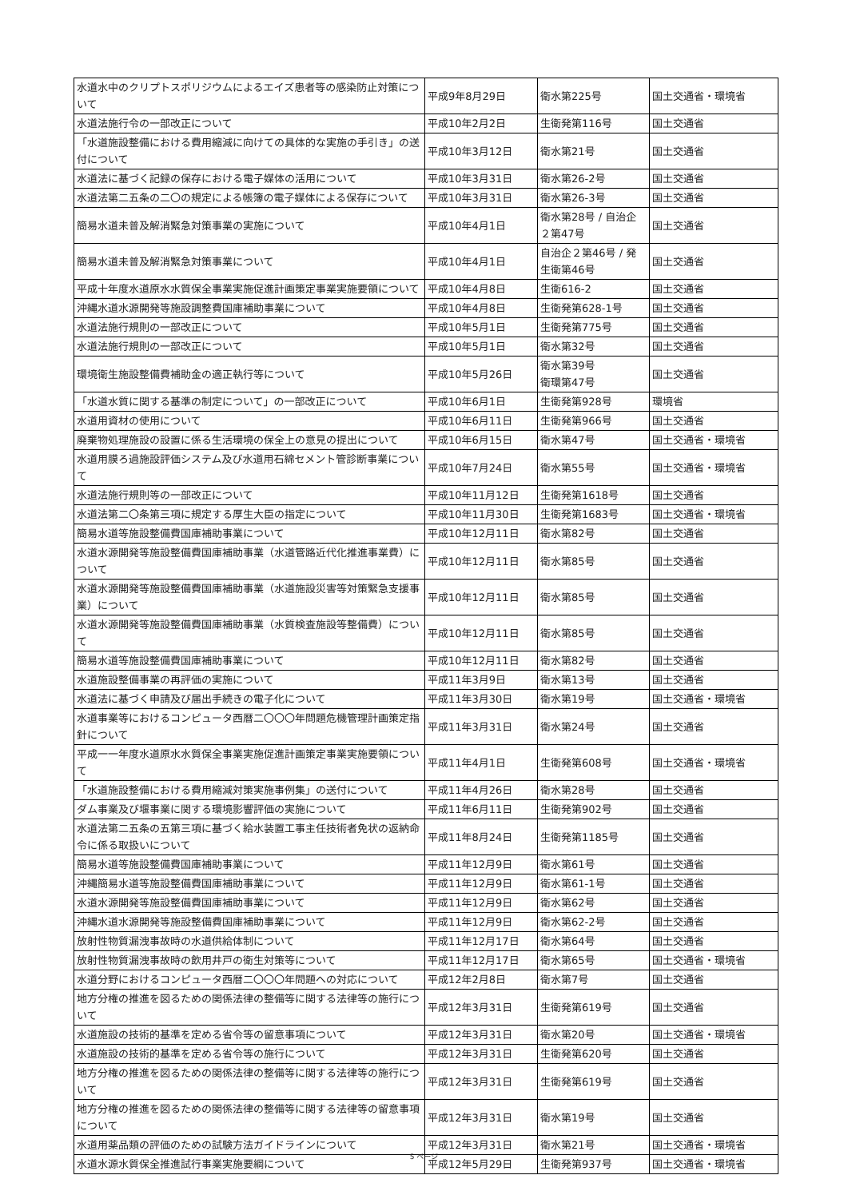| 水道水中のクリプトスポリジウムによるエイズ患者等の感染防止対策について | 平成9年8月29日 | 衛水第225号 | 国土交通省・環境省 |
| 水道法施行令の一部改正について | 平成10年2月2日 | 生衛発第116号 | 国土交通省 |
| 「水道施設整備における費用縮減に向けての具体的な実施の手引き」の送付について | 平成10年3月12日 | 衛水第21号 | 国土交通省 |
| 水道法に基づく記録の保存における電子媒体の活用について | 平成10年3月31日 | 衛水第26-2号 | 国土交通省 |
| 水道法第二五条の二〇の規定による帳簿の電子媒体による保存について | 平成10年3月31日 | 衛水第26-3号 | 国土交通省 |
| 簡易水道未普及解消緊急対策事業の実施について | 平成10年4月1日 | 衛水第28号 / 自治企２第47号 | 国土交通省 |
| 簡易水道未普及解消緊急対策事業について | 平成10年4月1日 | 自治企２第46号 / 発生衛第46号 | 国土交通省 |
| 平成十年度水道原水水質保全事業実施促進計画策定事業実施要領について | 平成10年4月8日 | 生衛616-2 | 国土交通省 |
| 沖縄水道水源開発等施設調整費国庫補助事業について | 平成10年4月8日 | 生衛発第628-1号 | 国土交通省 |
| 水道法施行規則の一部改正について | 平成10年5月1日 | 生衛発第775号 | 国土交通省 |
| 水道法施行規則の一部改正について | 平成10年5月1日 | 衛水第32号 | 国土交通省 |
| 環境衛生施設整備費補助金の適正執行等について | 平成10年5月26日 | 衛水第39号 衛環第47号 | 国土交通省 |
| 「水道水質に関する基準の制定について」の一部改正について | 平成10年6月1日 | 生衛発第928号 | 環境省 |
| 水道用資材の使用について | 平成10年6月11日 | 生衛発第966号 | 国土交通省 |
| 廃棄物処理施設の設置に係る生活環境の保全上の意見の提出について | 平成10年6月15日 | 衛水第47号 | 国土交通省・環境省 |
| 水道用膜ろ過施設評価システム及び水道用石綿セメント管診断事業について | 平成10年7月24日 | 衛水第55号 | 国土交通省・環境省 |
| 水道法施行規則等の一部改正について | 平成10年11月12日 | 生衛発第1618号 | 国土交通省 |
| 水道法第二〇条第三項に規定する厚生大臣の指定について | 平成10年11月30日 | 生衛発第1683号 | 国土交通省・環境省 |
| 簡易水道等施設整備費国庫補助事業について | 平成10年12月11日 | 衛水第82号 | 国土交通省 |
| 水道水源開発等施設整備費国庫補助事業（水道管路近代化推進事業費）について | 平成10年12月11日 | 衛水第85号 | 国土交通省 |
| 水道水源開発等施設整備費国庫補助事業（水道施設災害等対策緊急支援事業）について | 平成10年12月11日 | 衛水第85号 | 国土交通省 |
| 水道水源開発等施設整備費国庫補助事業（水質検査施設等整備費）について | 平成10年12月11日 | 衛水第85号 | 国土交通省 |
| 簡易水道等施設整備費国庫補助事業について | 平成10年12月11日 | 衛水第82号 | 国土交通省 |
| 水道施設整備事業の再評価の実施について | 平成11年3月9日 | 衛水第13号 | 国土交通省 |
| 水道法に基づく申請及び届出手続きの電子化について | 平成11年3月30日 | 衛水第19号 | 国土交通省・環境省 |
| 水道事業等におけるコンピュータ西暦二〇〇〇年問題危機管理計画策定指針について | 平成11年3月31日 | 衛水第24号 | 国土交通省 |
| 平成一一年度水道原水水質保全事業実施促進計画策定事業実施要領について | 平成11年4月1日 | 生衛発第608号 | 国土交通省・環境省 |
| 「水道施設整備における費用縮減対策実施事例集」の送付について | 平成11年4月26日 | 衛水第28号 | 国土交通省 |
| ダム事業及び堰事業に関する環境影響評価の実施について | 平成11年6月11日 | 生衛発第902号 | 国土交通省 |
| 水道法第二五条の五第三項に基づく給水装置工事主任技術者免状の返納命令に係る取扱いについて | 平成11年8月24日 | 生衛発第1185号 | 国土交通省 |
| 簡易水道等施設整備費国庫補助事業について | 平成11年12月9日 | 衛水第61号 | 国土交通省 |
| 沖縄簡易水道等施設整備費国庫補助事業について | 平成11年12月9日 | 衛水第61-1号 | 国土交通省 |
| 水道水源開発等施設整備費国庫補助事業について | 平成11年12月9日 | 衛水第62号 | 国土交通省 |
| 沖縄水道水源開発等施設整備費国庫補助事業について | 平成11年12月9日 | 衛水第62-2号 | 国土交通省 |
| 放射性物質漏洩事故時の水道供給体制について | 平成11年12月17日 | 衛水第64号 | 国土交通省 |
| 放射性物質漏洩事故時の飲用井戸の衛生対策等について | 平成11年12月17日 | 衛水第65号 | 国土交通省・環境省 |
| 水道分野におけるコンピュータ西暦二〇〇〇年問題への対応について | 平成12年2月8日 | 衛水第7号 | 国土交通省 |
| 地方分権の推進を図るための関係法律の整備等に関する法律等の施行について | 平成12年3月31日 | 生衛発第619号 | 国土交通省 |
| 水道施設の技術的基準を定める省令等の留意事項について | 平成12年3月31日 | 衛水第20号 | 国土交通省・環境省 |
| 水道施設の技術的基準を定める省令等の施行について | 平成12年3月31日 | 生衛発第620号 | 国土交通省 |
| 地方分権の推進を図るための関係法律の整備等に関する法律等の施行について | 平成12年3月31日 | 生衛発第619号 | 国土交通省 |
| 地方分権の推進を図るための関係法律の整備等に関する法律等の留意事項について | 平成12年3月31日 | 衛水第19号 | 国土交通省 |
| 水道用薬品類の評価のための試験方法ガイドラインについて | 平成12年3月31日 | 衛水第21号 | 国土交通省・環境省 |
| 水道水源水質保全推進試行事業実施要綱について | 平成12年5月29日 | 生衛発第937号 | 国土交通省・環境省 |
5 ページ